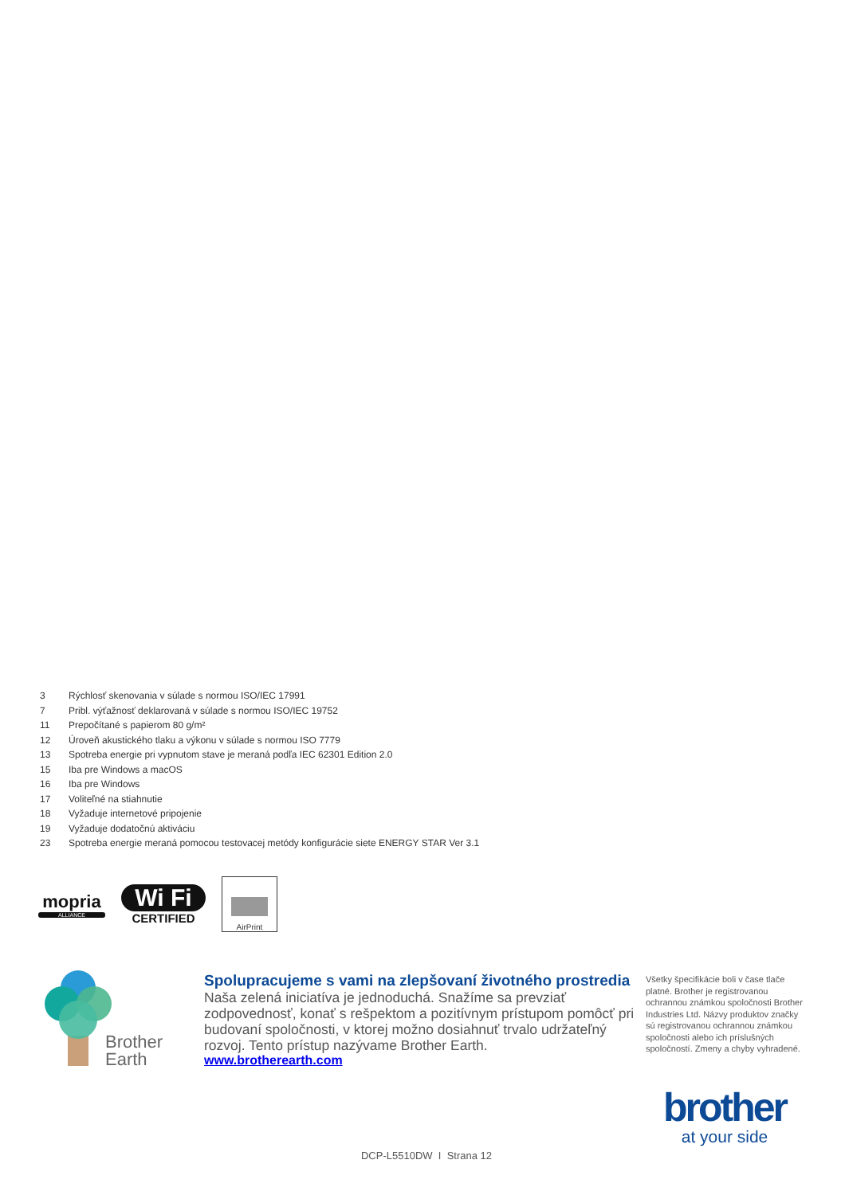3 Rýchlosť skenovania v súlade s normou ISO/IEC 17991
7 Pribl. výťažnosť deklarovaná v súlade s normou ISO/IEC 19752
11 Prepočítané s papierom 80 g/m²
12 Úroveň akustického tlaku a výkonu v súlade s normou ISO 7779
13 Spotreba energie pri vypnutom stave je meraná podľa IEC 62301 Edition 2.0
15 Iba pre Windows a macOS
16 Iba pre Windows
17 Voliteľné na stiahnutie
18 Vyžaduje internetové pripojenie
19 Vyžaduje dodatočnú aktiváciu
23 Spotreba energie meraná pomocou testovacej metódy konfigurácie siete ENERGY STAR Ver 3.1
mopria
ALLIANCE
Wi Fi
CERTIFIED
AirPrint
Brother
Earth
Spolupracujeme s vami na zlepšovaní životného prostredia
Naša zelená iniciatíva je jednoduchá. Snažíme sa prevziať zodpovednosť, konať s rešpektom a pozitívnym prístupom pomôcť pri budovaní spoločnosti, v ktorej možno dosiahnuť trvalo udržateľný rozvoj. Tento prístup nazývame Brother Earth.
www.brotherearth.com
Všetky špecifikácie boli v čase tlače platné. Brother je registrovanou ochrannou známkou spoločnosti Brother Industries Ltd. Názvy produktov značky sú registrovanou ochrannou známkou spoločnosti alebo ich príslušných spoločností. Zmeny a chyby vyhradené.
brother
at your side
DCP-L5510DW I Strana 12